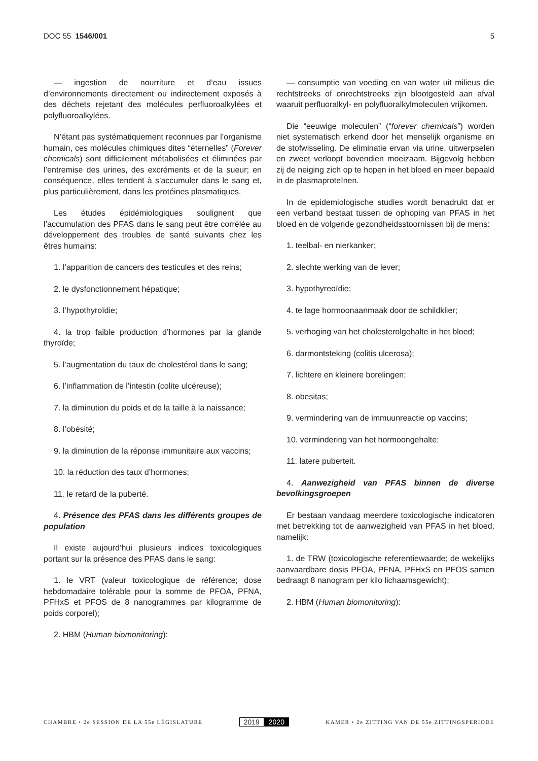DOC 55 1546/001 5
— ingestion de nourriture et d’eau issues d’environnements directement ou indirectement exposés à des déchets rejetant des molécules perfluoroalkylées et polyfluoroalkylées.
N’étant pas systématiquement reconnues par l’organisme humain, ces molécules chimiques dites “éternelles” (Forever chemicals) sont difficilement métabolisées et éliminées par l’entremise des urines, des excréments et de la sueur; en conséquence, elles tendent à s’accumuler dans le sang et, plus particulièrement, dans les protéines plasmatiques.
Les études épidémiologiques soulignent que l’accumulation des PFAS dans le sang peut être corrélée au développement des troubles de santé suivants chez les êtres humains:
1. l’apparition de cancers des testicules et des reins;
2. le dysfonctionnement hépatique;
3. l’hypothyroïdie;
4. la trop faible production d’hormones par la glande thyroïde;
5. l’augmentation du taux de cholestérol dans le sang;
6. l’inflammation de l’intestin (colite ulcéreuse);
7. la diminution du poids et de la taille à la naissance;
8. l’obésité;
9. la diminution de la réponse immunitaire aux vaccins;
10. la réduction des taux d’hormones;
11. le retard de la puberté.
4. Présence des PFAS dans les différents groupes de population
Il existe aujourd’hui plusieurs indices toxicologiques portant sur la présence des PFAS dans le sang:
1. le VRT (valeur toxicologique de référence; dose hebdomadaire tolérable pour la somme de PFOA, PFNA, PFHxS et PFOS de 8 nanogrammes par kilogramme de poids corporel);
2. HBM (Human biomonitoring):
— consumptie van voeding en van water uit milieus die rechtstreeks of onrechtstreeks zijn blootgesteld aan afval waaruit perfluoralkyl- en polyfluoralkylmoleculen vrijkomen.
Die “eeuwige moleculen” (“forever chemicals”) worden niet systematisch erkend door het menselijk organisme en de stofwisseling. De eliminatie ervan via urine, uitwerpselen en zweet verloopt bovendien moeizaam. Bijgevolg hebben zij de neiging zich op te hopen in het bloed en meer bepaald in de plasmaproteïnen.
In de epidemiologische studies wordt benadrukt dat er een verband bestaat tussen de ophoping van PFAS in het bloed en de volgende gezondheidsstoornissen bij de mens:
1. teelbal- en nierkanker;
2. slechte werking van de lever;
3. hypothyreoïdie;
4. te lage hormoonaanmaak door de schildklier;
5. verhoging van het cholesterolgehalte in het bloed;
6. darmontsteking (colitis ulcerosa);
7. lichtere en kleinere borelingen;
8. obesitas;
9. vermindering van de immuunreactie op vaccins;
10. vermindering van het hormoongehalte;
11. latere puberteit.
4. Aanwezigheid van PFAS binnen de diverse bevolkingsgroepen
Er bestaan vandaag meerdere toxicologische indicatoren met betrekking tot de aanwezigheid van PFAS in het bloed, namelijk:
1. de TRW (toxicologische referentiewaarde; de wekelijks aanvaardbare dosis PFOA, PFNA, PFHxS en PFOS samen bedraagt 8 nanogram per kilo lichaamsgewicht);
2. HBM (Human biomonitoring):
CHAMBRE • 2e SESSION DE LA 55e LÉGISLATURE
2019 2020
KAMER • 2e ZITTING VAN DE 55e ZITTINGSPERIODE